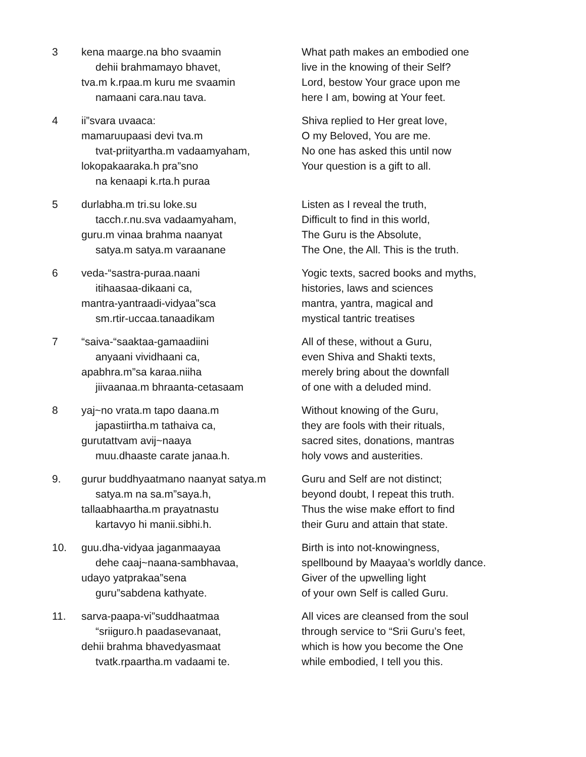3 kena maarge.na bho svaamin
dehii brahmamayo bhavet,
tva.m k.rpaa.m kuru me svaamin
namaani cara.nau tava.
What path makes an embodied one
live in the knowing of their Self?
Lord, bestow Your grace upon me
here I am, bowing at Your feet.
4 ii”svara uvaaca:
mamaruupaasi devi tva.m
tvat-priityartha.m vadaamyaham,
lokopakaaraka.h pra”sno
na kenaapi k.rta.h puraa
Shiva replied to Her great love,
O my Beloved, You are me.
No one has asked this until now
Your question is a gift to all.
5 durlabha.m tri.su loke.su
tacch.r.nu.sva vadaamyaham,
guru.m vinaa brahma naanyat
satya.m satya.m varaanane
Listen as I reveal the truth,
Difficult to find in this world,
The Guru is the Absolute,
The One, the All. This is the truth.
6 veda-“sastra-puraa.naani
itihaasaa-dikaani ca,
mantra-yantraadi-vidyaa”sca
sm.rtir-uccaa.tanaadikam
Yogic texts, sacred books and myths,
histories, laws and sciences
mantra, yantra, magical and
mystical tantric treatises
7 “saiva-“saaktaa-gamaadiini
anyaani vividhaani ca,
apabhra.m”sa karaa.niiha
jiivaanaa.m bhraanta-cetasaam
All of these, without a Guru,
even Shiva and Shakti texts,
merely bring about the downfall
of one with a deluded mind.
8 yaj~no vrata.m tapo daana.m
japastiirtha.m tathaiva ca,
gurutattvam avij~naaya
muu.dhaaste carate janaa.h.
Without knowing of the Guru,
they are fools with their rituals,
sacred sites, donations, mantras
holy vows and austerities.
9. gurur buddhyaatmano naanyat satya.m
satya.m na sa.m”saya.h,
tallaabhaartha.m prayatnastu
kartavyo hi manii.sibhi.h.
Guru and Self are not distinct;
beyond doubt, I repeat this truth.
Thus the wise make effort to find
their Guru and attain that state.
10. guu.dha-vidyaa jaganmaayaa
dehe caaj~naana-sambhavaa,
udayo yatprakaa”sena
guru”sabdena kathyate.
Birth is into not-knowingness,
spellbound by Maayaa’s worldly dance.
Giver of the upwelling light
of your own Self is called Guru.
11. sarva-paapa-vi”suddhaatmaa
“sriiguro.h paadasevanaat,
dehii brahma bhavedyasmaat
tvatk.rpaartha.m vadaami te.
All vices are cleansed from the soul
through service to “Srii Guru’s feet,
which is how you become the One
while embodied, I tell you this.